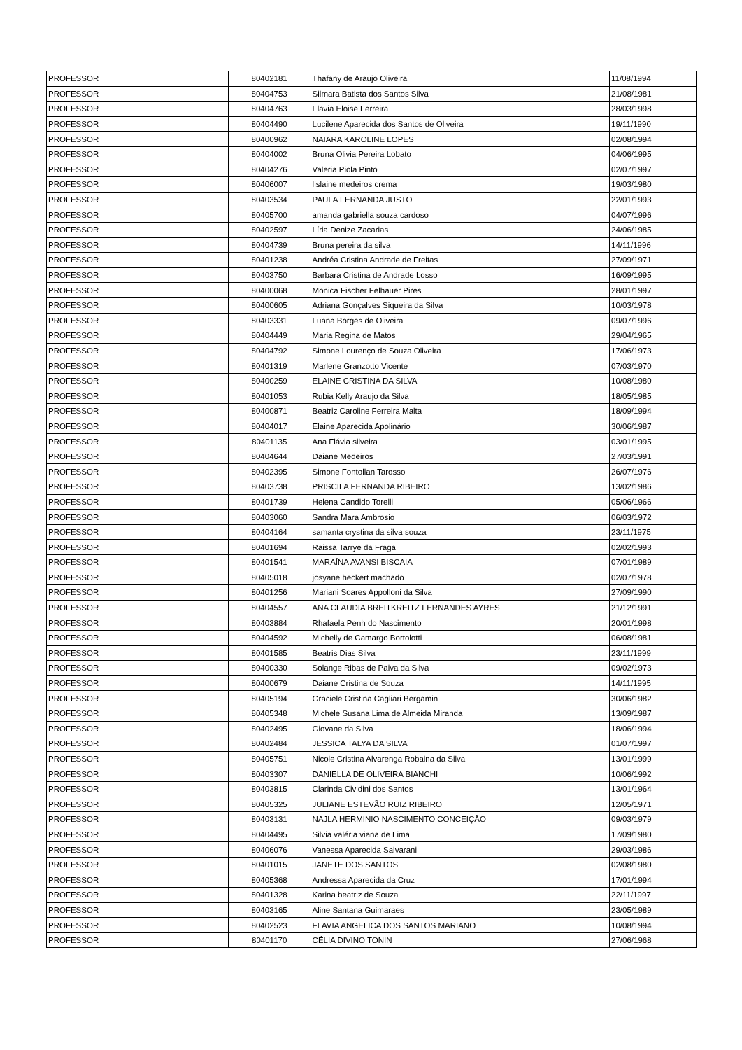| PROFESSOR | 80402181 | Thafany de Araujo Oliveira | 11/08/1994 |
| PROFESSOR | 80404753 | Silmara Batista dos Santos Silva | 21/08/1981 |
| PROFESSOR | 80404763 | Flavia Eloise Ferreira | 28/03/1998 |
| PROFESSOR | 80404490 | Lucilene Aparecida dos Santos de Oliveira | 19/11/1990 |
| PROFESSOR | 80400962 | NAIARA KAROLINE LOPES | 02/08/1994 |
| PROFESSOR | 80404002 | Bruna Olivia Pereira Lobato | 04/06/1995 |
| PROFESSOR | 80404276 | Valeria Piola Pinto | 02/07/1997 |
| PROFESSOR | 80406007 | lislaine medeiros crema | 19/03/1980 |
| PROFESSOR | 80403534 | PAULA FERNANDA JUSTO | 22/01/1993 |
| PROFESSOR | 80405700 | amanda gabriella souza cardoso | 04/07/1996 |
| PROFESSOR | 80402597 | Líria Denize Zacarias | 24/06/1985 |
| PROFESSOR | 80404739 | Bruna pereira da silva | 14/11/1996 |
| PROFESSOR | 80401238 | Andréa Cristina Andrade de Freitas | 27/09/1971 |
| PROFESSOR | 80403750 | Barbara Cristina de Andrade Losso | 16/09/1995 |
| PROFESSOR | 80400068 | Monica Fischer Felhauer Pires | 28/01/1997 |
| PROFESSOR | 80400605 | Adriana Gonçalves Siqueira da Silva | 10/03/1978 |
| PROFESSOR | 80403331 | Luana Borges de Oliveira | 09/07/1996 |
| PROFESSOR | 80404449 | Maria Regina de Matos | 29/04/1965 |
| PROFESSOR | 80404792 | Simone Lourenço de Souza Oliveira | 17/06/1973 |
| PROFESSOR | 80401319 | Marlene Granzotto Vicente | 07/03/1970 |
| PROFESSOR | 80400259 | ELAINE CRISTINA DA SILVA | 10/08/1980 |
| PROFESSOR | 80401053 | Rubia Kelly Araujo da Silva | 18/05/1985 |
| PROFESSOR | 80400871 | Beatriz Caroline Ferreira Malta | 18/09/1994 |
| PROFESSOR | 80404017 | Elaine Aparecida Apolinário | 30/06/1987 |
| PROFESSOR | 80401135 | Ana Flávia silveira | 03/01/1995 |
| PROFESSOR | 80404644 | Daiane Medeiros | 27/03/1991 |
| PROFESSOR | 80402395 | Simone Fontollan Tarosso | 26/07/1976 |
| PROFESSOR | 80403738 | PRISCILA FERNANDA RIBEIRO | 13/02/1986 |
| PROFESSOR | 80401739 | Helena Candido Torelli | 05/06/1966 |
| PROFESSOR | 80403060 | Sandra Mara Ambrosio | 06/03/1972 |
| PROFESSOR | 80404164 | samanta crystina da silva souza | 23/11/1975 |
| PROFESSOR | 80401694 | Raissa Tarrye da Fraga | 02/02/1993 |
| PROFESSOR | 80401541 | MARAÍNA AVANSI BISCAIA | 07/01/1989 |
| PROFESSOR | 80405018 | josyane heckert machado | 02/07/1978 |
| PROFESSOR | 80401256 | Mariani Soares Appolloni da Silva | 27/09/1990 |
| PROFESSOR | 80404557 | ANA CLAUDIA BREITKREITZ FERNANDES AYRES | 21/12/1991 |
| PROFESSOR | 80403884 | Rhafaela Penh do Nascimento | 20/01/1998 |
| PROFESSOR | 80404592 | Michelly de Camargo Bortolotti | 06/08/1981 |
| PROFESSOR | 80401585 | Beatris Dias Silva | 23/11/1999 |
| PROFESSOR | 80400330 | Solange Ribas de Paiva da Silva | 09/02/1973 |
| PROFESSOR | 80400679 | Daiane Cristina de Souza | 14/11/1995 |
| PROFESSOR | 80405194 | Graciele Cristina Cagliari Bergamin | 30/06/1982 |
| PROFESSOR | 80405348 | Michele Susana Lima de Almeida Miranda | 13/09/1987 |
| PROFESSOR | 80402495 | Giovane da Silva | 18/06/1994 |
| PROFESSOR | 80402484 | JESSICA TALYA DA SILVA | 01/07/1997 |
| PROFESSOR | 80405751 | Nicole Cristina Alvarenga Robaina da Silva | 13/01/1999 |
| PROFESSOR | 80403307 | DANIELLA DE OLIVEIRA BIANCHI | 10/06/1992 |
| PROFESSOR | 80403815 | Clarinda Cividini dos Santos | 13/01/1964 |
| PROFESSOR | 80405325 | JULIANE ESTEVÃO RUIZ RIBEIRO | 12/05/1971 |
| PROFESSOR | 80403131 | NAJLA HERMINIO NASCIMENTO CONCEIÇÃO | 09/03/1979 |
| PROFESSOR | 80404495 | Silvia valéria viana de Lima | 17/09/1980 |
| PROFESSOR | 80406076 | Vanessa Aparecida Salvarani | 29/03/1986 |
| PROFESSOR | 80401015 | JANETE DOS SANTOS | 02/08/1980 |
| PROFESSOR | 80405368 | Andressa Aparecida da Cruz | 17/01/1994 |
| PROFESSOR | 80401328 | Karina beatriz de Souza | 22/11/1997 |
| PROFESSOR | 80403165 | Aline Santana Guimaraes | 23/05/1989 |
| PROFESSOR | 80402523 | FLAVIA ANGELICA DOS SANTOS MARIANO | 10/08/1994 |
| PROFESSOR | 80401170 | CÉLIA DIVINO TONIN | 27/06/1968 |